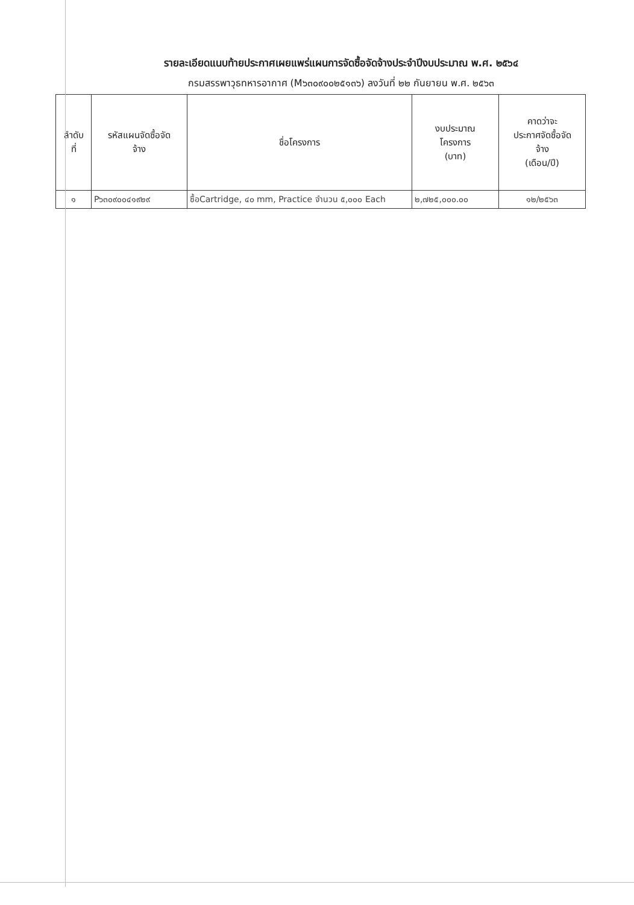รายละเอียดแนบท้ายประกาศเผยแพร่แผนการจัดซื้อจัดจ้างประจำปีงบประมาณ พ.ศ. ๒๕๖๔
กรมสรรพาวุธทหารอากาศ (M๖๓๐๙๐๐๒๕๑๓๖) ลงวันที่ ๒๒ กันยายน พ.ศ. ๒๕๖๓
| ลำดับ ที่ | รหัสแผนจัดซื้อจัด จ้าง | ชื่อโครงการ | งบประมาณ โครงการ (บาท) | คาดว่าจะ ประกาศจัดซื้อจัด จ้าง (เดือน/ปี) |
| --- | --- | --- | --- | --- |
| ๑ | P๖๓๐๙๐๐๔๑๙๒๙ | ซื้อCartridge, ๔๐ mm, Practice จำนวน ๕,๐๐๐ Each | ๒,๗๒๕,๐๐๐.๐๐ | ๑๒/๒๕๖๓ |